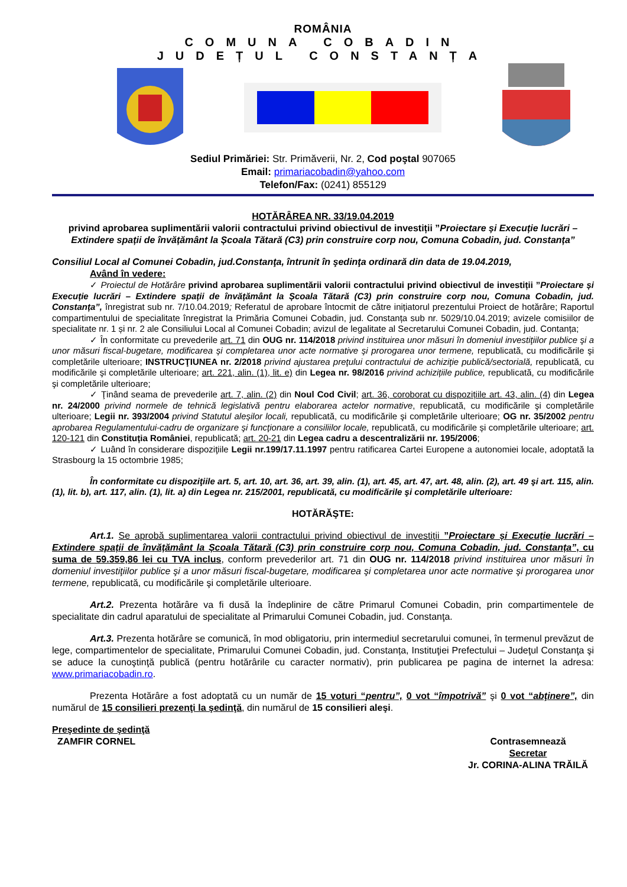ROMÂNIA
COMUNA COBADIN
JUDEȚUL CONSTANȚA
Sediul Primăriei: Str. Primăverii, Nr. 2, Cod poştal 907065
Email: primariacobadin@yahoo.com
Telefon/Fax: (0241) 855129
HOTĂRÂREA NR. 33/19.04.2019
privind aprobarea suplimentării valorii contractului privind obiectivul de investiții ”Proiectare și Execuție lucrări – Extindere spații de învățământ la Școala Tătară (C3) prin construire corp nou, Comuna Cobadin, jud. Constanța”
Consiliul Local al Comunei Cobadin, jud.Constanţa, întrunit în şedinţa ordinară din data de 19.04.2019,
Având în vedere:
✓ Proiectul de Hotărâre privind aprobarea suplimentării valorii contractului privind obiectivul de investiții ”Proiectare și Execuție lucrări – Extindere spații de învățământ la Școala Tătară (C3) prin construire corp nou, Comuna Cobadin, jud. Constanța”, înregistrat sub nr. 7/10.04.2019; Referatul de aprobare întocmit de către inițiatorul prezentului Proiect de hotărâre; Raportul compartimentului de specialitate înregistrat la Primăria Comunei Cobadin, jud. Constanța sub nr. 5029/10.04.2019; avizele comisiilor de specialitate nr. 1 și nr. 2 ale Consiliului Local al Comunei Cobadin; avizul de legalitate al Secretarului Comunei Cobadin, jud. Contanța;
✓ În conformitate cu prevederile art. 71 din OUG nr. 114/2018 privind instituirea unor măsuri în domeniul investiţiilor publice şi a unor măsuri fiscal-bugetare, modificarea şi completarea unor acte normative şi prorogarea unor termene, republicată, cu modificările şi completările ulterioare; INSTRUCŢIUNEA nr. 2/2018 privind ajustarea preţului contractului de achiziţie publică/sectorială, republicată, cu modificările şi completările ulterioare; art. 221, alin. (1), lit. e) din Legea nr. 98/2016 privind achizițiile publice, republicată, cu modificările şi completările ulterioare;
✓ Ţinând seama de prevederile art. 7, alin. (2) din Noul Cod Civil; art. 36, coroborat cu dispozițiile art. 43, alin. (4) din Legea nr. 24/2000 privind normele de tehnică legislativă pentru elaborarea actelor normative, republicată, cu modificările şi completările ulterioare; Legii nr. 393/2004 privind Statutul aleşilor locali, republicată, cu modificările şi completările ulterioare; OG nr. 35/2002 pentru aprobarea Regulamentului-cadru de organizare şi funcţionare a consiliilor locale, republicată, cu modificările și completările ulterioare; art. 120-121 din Constituția României, republicată; art. 20-21 din Legea cadru a descentralizării nr. 195/2006;
✓ Luând în considerare dispoziţiile Legii nr.199/17.11.1997 pentru ratificarea Cartei Europene a autonomiei locale, adoptată la Strasbourg la 15 octombrie 1985;
În conformitate cu dispoziţiile art. 5, art. 10, art. 36, art. 39, alin. (1), art. 45, art. 47, art. 48, alin. (2), art. 49 şi art. 115, alin. (1), lit. b), art. 117, alin. (1), lit. a) din Legea nr. 215/2001, republicată, cu modificările şi completările ulterioare:
HOTĂRĂŞTE:
Art.1. Se aprobă suplimentarea valorii contractului privind obiectivul de investiții ”Proiectare și Execuție lucrări – Extindere spații de învățământ la Școala Tătară (C3) prin construire corp nou, Comuna Cobadin, jud. Constanța”, cu suma de 59.359,86 lei cu TVA inclus, conform prevederilor art. 71 din OUG nr. 114/2018 privind instituirea unor măsuri în domeniul investiţiilor publice şi a unor măsuri fiscal-bugetare, modificarea şi completarea unor acte normative şi prorogarea unor termene, republicată, cu modificările şi completările ulterioare.
Art.2. Prezenta hotărâre va fi dusă la îndeplinire de către Primarul Comunei Cobadin, prin compartimentele de specialitate din cadrul aparatului de specialitate al Primarului Comunei Cobadin, jud. Constanţa.
Art.3. Prezenta hotărâre se comunică, în mod obligatoriu, prin intermediul secretarului comunei, în termenul prevăzut de lege, compartimentelor de specialitate, Primarului Comunei Cobadin, jud. Constanța, Instituţiei Prefectului – Judeţul Constanţa şi se aduce la cunoştinţă publică (pentru hotărârile cu caracter normativ), prin publicarea pe pagina de internet la adresa: www.primariacobadin.ro.
Prezenta Hotărâre a fost adoptată cu un număr de 15 voturi “pentru”, 0 vot “împotrivă” şi 0 vot “abţinere”, din numărul de 15 consilieri prezenţi la şedinţă, din numărul de 15 consilieri aleşi.
Preşedinte de şedinţă
ZAMFIR CORNEL
Contrasemnează
Secretar
Jr. CORINA-ALINA TRĂILĂ